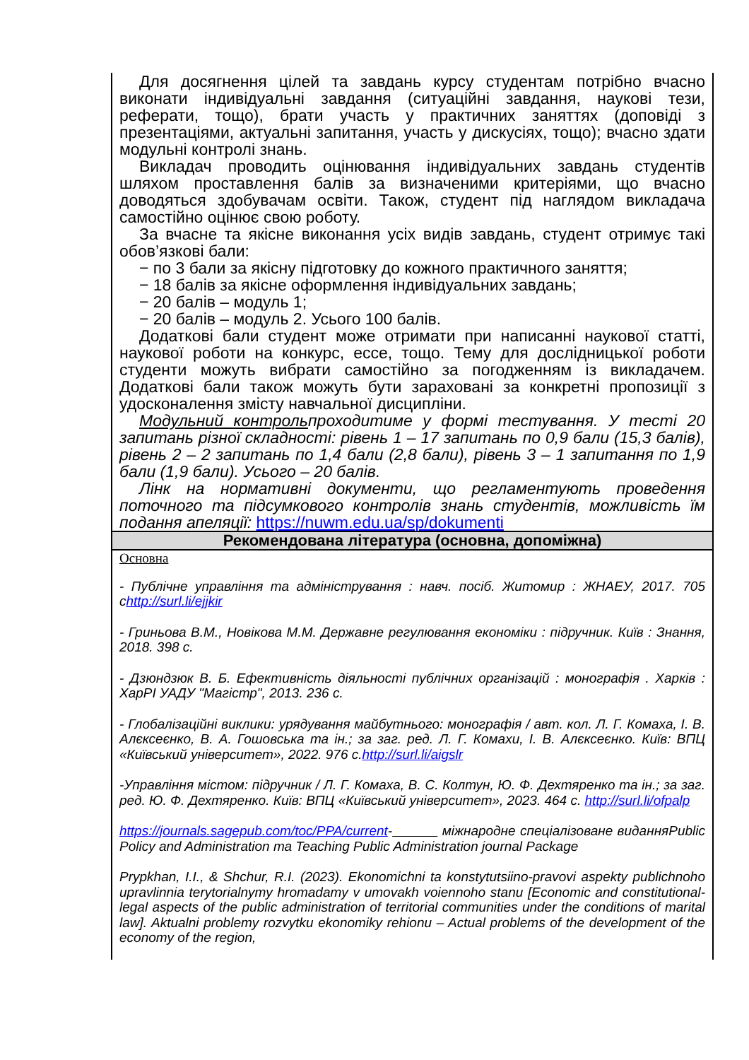| Для досягнення цілей та завдань курсу студентам потрібно вчасно виконати індивідуальні завдання (ситуаційні завдання, наукові тези, реферати, тощо), брати участь у практичних заняттях (доповіді з презентаціями, актуальні запитання, участь у дискусіях, тощо); вчасно здати модульні контролі знань. Викладач проводить оцінювання індивідуальних завдань студентів шляхом проставлення балів за визначеними критеріями, що вчасно доводяться здобувачам освіти. Також, студент під наглядом викладача самостійно оцінює свою роботу. За вчасне та якісне виконання усіх видів завдань, студент отримує такі обов’язкові бали: − по 3 бали за якісну підготовку до кожного практичного заняття; − 18 балів за якісне оформлення індивідуальних завдань; − 20 балів – модуль 1; − 20 балів – модуль 2. Усього 100 балів. Додаткові бали студент може отримати при написанні наукової статті, наукової роботи на конкурс, ессе, тощо. Тему для дослідницької роботи студенти можуть вибрати самостійно за погодженням із викладачем. Додаткові бали також можуть бути зараховані за конкретні пропозиції з удосконалення змісту навчальної дисципліни. Модульний контроль проходитиме у формі тестування. У тесті 20 запитань різної складності: рівень 1 – 17 запитань по 0,9 бали (15,3 балів), рівень 2 – 2 запитань по 1,4 бали (2,8 бали), рівень 3 – 1 запитання по 1,9 бали (1,9 бали). Усього – 20 балів. Лінк на нормативні документи, що регламентують проведення поточного та підсумкового контролів знань студентів, можливість їм подання апеляції: https://nuwm.edu.ua/sp/dokumenti |
| Рекомендована література (основна, допоміжна) |
| Основна - Публічне управління та адміністрування : навч. посіб. Житомир : ЖНАЕУ, 2017. 705 с http://surl.li/ejjkir - Гриньова В.М., Новікова М.М. Державне регулювання економіки : підручник. Київ : Знання, 2018. 398 с. - Дзюндзюк В. Б. Ефективність діяльності публічних організацій : монографія . Харків : ХарРІ УАДУ "Магістр", 2013. 236 с. - Глобалізаційні виклики: урядування майбутнього: монографія / авт. кол. Л. Г. Комаха, І. В. Алєксеєнко, В. А. Гошовська та ін.; за заг. ред. Л. Г. Комахи, І. В. Алєксеєнко. Київ: ВПЦ «Київський університет», 2022. 976 с. http://surl.li/aigslr -Управління містом: підручник / Л. Г. Комаха, В. С. Колтун, Ю. Ф. Дехтяренко та ін.; за заг. ред. Ю. Ф. Дехтяренко. Київ: ВПЦ «Київський університет», 2023. 464 с. http://surl.li/ofpalp https://journals.sagepub.com/toc/PPA/current - міжнародне спеціалізоване виданняPublic Policy and Administration та Teaching Public Administration journal Package Prypkhan, I.I., & Shchur, R.I. (2023). Ekonomichni ta konstytutsiino-pravovi aspekty publichnoho upravlinnia terytorialnymy hromadamy v umovakh voiennoho stanu [Economic and constitutional-legal aspects of the public administration of territorial communities under the conditions of marital law]. Aktualni problemy rozvytku ekonomiky rehionu – Actual problems of the development of the economy of the region, |